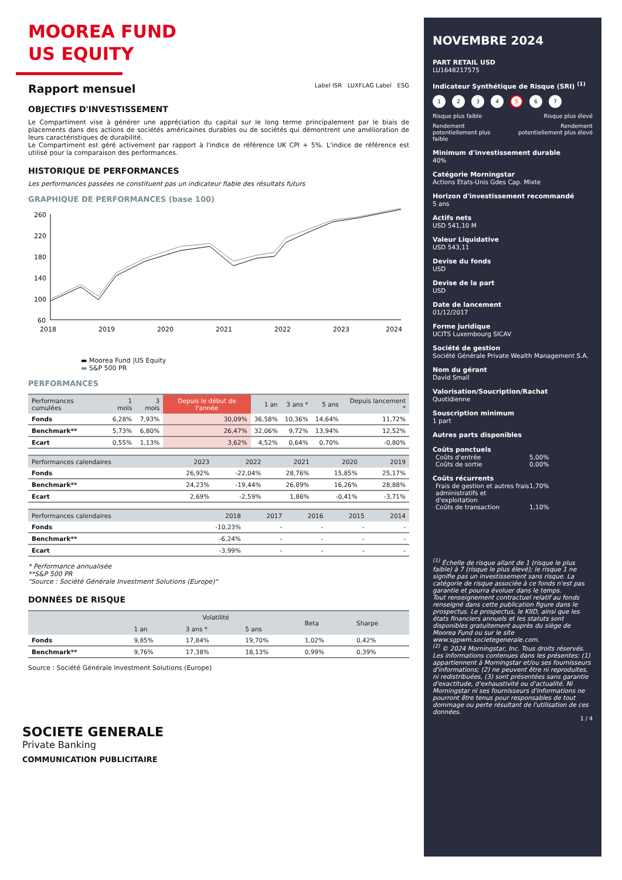MOOREA FUND
US EQUITY
Rapport mensuel
Label ISR LUXFLAG Label ESG
OBJECTIFS D'INVESTISSEMENT
Le Compartiment vise à générer une appréciation du capital sur le long terme principalement par le biais de placements dans des actions de sociétés américaines durables ou de sociétés qui démontrent une amélioration de leurs caractéristiques de durabilité.
Le Compartiment est géré activement par rapport à l'indice de référence UK CPI + 5%. L'indice de référence est utilisé pour la comparaison des performances.
HISTORIQUE DE PERFORMANCES
Les performances passées ne constituent pas un indicateur fiable des résultats futurs
GRAPHIQUE DE PERFORMANCES (base 100)
260
220
180
140
100
60
2018
2019
2020
2021
2022
2023
2024
▬ Moorea Fund |US Equity
▬ S&P 500 PR
PERFORMANCES
| Performances cumulées | 1 mois | 3 mois | Depuis le début de l'année | 1 an | 3 ans * | 5 ans | Depuis lancement * |
| --- | --- | --- | --- | --- | --- | --- | --- |
| Fonds | 6,28% | 7,93% | 30,09% | 36,58% | 10,36% | 14,64% | 11,72% |
| Benchmark** | 5,73% | 6,80% | 26,47% | 32,06% | 9,72% | 13,94% | 12,52% |
| Ecart | 0,55% | 1,13% | 3,62% | 4,52% | 0,64% | 0,70% | -0,80% |
| Performances calendaires | 2023 | 2022 | 2021 | 2020 | 2019 |
| --- | --- | --- | --- | --- | --- |
| Fonds | 26,92% | -22,04% | 28,76% | 15,85% | 25,17% |
| Benchmark** | 24,23% | -19,44% | 26,89% | 16,26% | 28,88% |
| Ecart | 2,69% | -2,59% | 1,86% | -0,41% | -3,71% |
| Performances calendaires | 2018 | 2017 | 2016 | 2015 | 2014 |
| --- | --- | --- | --- | --- | --- |
| Fonds | -10,23% | - | - | - | - |
| Benchmark** | -6,24% | - | - | - | - |
| Ecart | -3,99% | - | - | - | - |
* Performance annualisée
**S&P 500 PR
"Source : Société Générale Investment Solutions (Europe)"
DONNÉES DE RISQUE
| | Volatilité | | | Beta | Sharpe |
| --- | --- | --- | --- | --- | --- |
| | 1 an | 3 ans * | 5 ans | | |
| Fonds | 9,85% | 17,84% | 19,70% | 1,02% | 0,42% |
| Benchmark** | 9,76% | 17,38% | 18,13% | 0,99% | 0,39% |
Source : Société Générale Investment Solutions (Europe)
SOCIETE GENERALE
Private Banking
COMMUNICATION PUBLICITAIRE
NOVEMBRE 2024
PART RETAIL USD
LU1648217575
Indicateur Synthétique de Risque (SRI) <sup>(1)</sup>
1234567
Risque plus faible Risque plus élevé
Rendement
potentiellement plus
faible Rendement
potentiellement plus élevé
Minimum d'investissement durable
40%
Catégorie Morningstar
Actions Etats-Unis Gdes Cap. Mixte
Horizon d'investissement recommandé
5 ans
Actifs nets
USD 541,10 M
Valeur Liquidative
USD 543,11
Devise du fonds
USD
Devise de la part
USD
Date de lancement
01/12/2017
Forme juridique
UCITS Luxembourg SICAV
Société de gestion
Société Générale Private Wealth Management S.A.
Nom du gérant
David Small
Valorisation/Soucription/Rachat
Quotidienne
Souscription minimum
1 part
Autres parts disponibles
Coûts ponctuels
Coûts d'entrée 5,00%
Coûts de sortie 0,00%
Coûts récurrents
Frais de gestion et autres frais administratifs et d'exploitation 1,70%
Coûts de transaction 1,10%
<sup>(1)</sup> Échelle de risque allant de 1 (risque le plus faible) à 7 (risque le plus élevé); le risque 1 ne signifie pas un investissement sans risque. La catégorie de risque associée à ce fonds n'est pas garantie et pourra évoluer dans le temps.
Tout renseignement contractuel relatif au fonds renseigné dans cette publication figure dans le prospectus. Le prospectus, le KIID, ainsi que les états financiers annuels et les statuts sont disponibles gratuitement auprès du siège de Moorea Fund ou sur le site www.sgpwm.societegenerale.com.
<sup>(2)</sup> © 2024 Morningstar, Inc. Tous droits réservés. Les informations contenues dans les présentes: (1) appartiennent à Morningstar et/ou ses fournisseurs d'informations; (2) ne peuvent être ni reproduites, ni redistribuées, (3) sont présentées sans garantie d'exactitude, d'exhaustivité ou d'actualité. Ni Morningstar ni ses fournisseurs d'informations ne pourront être tenus pour responsables de tout dommage ou perte résultant de l'utilisation de ces données.
1 / 4